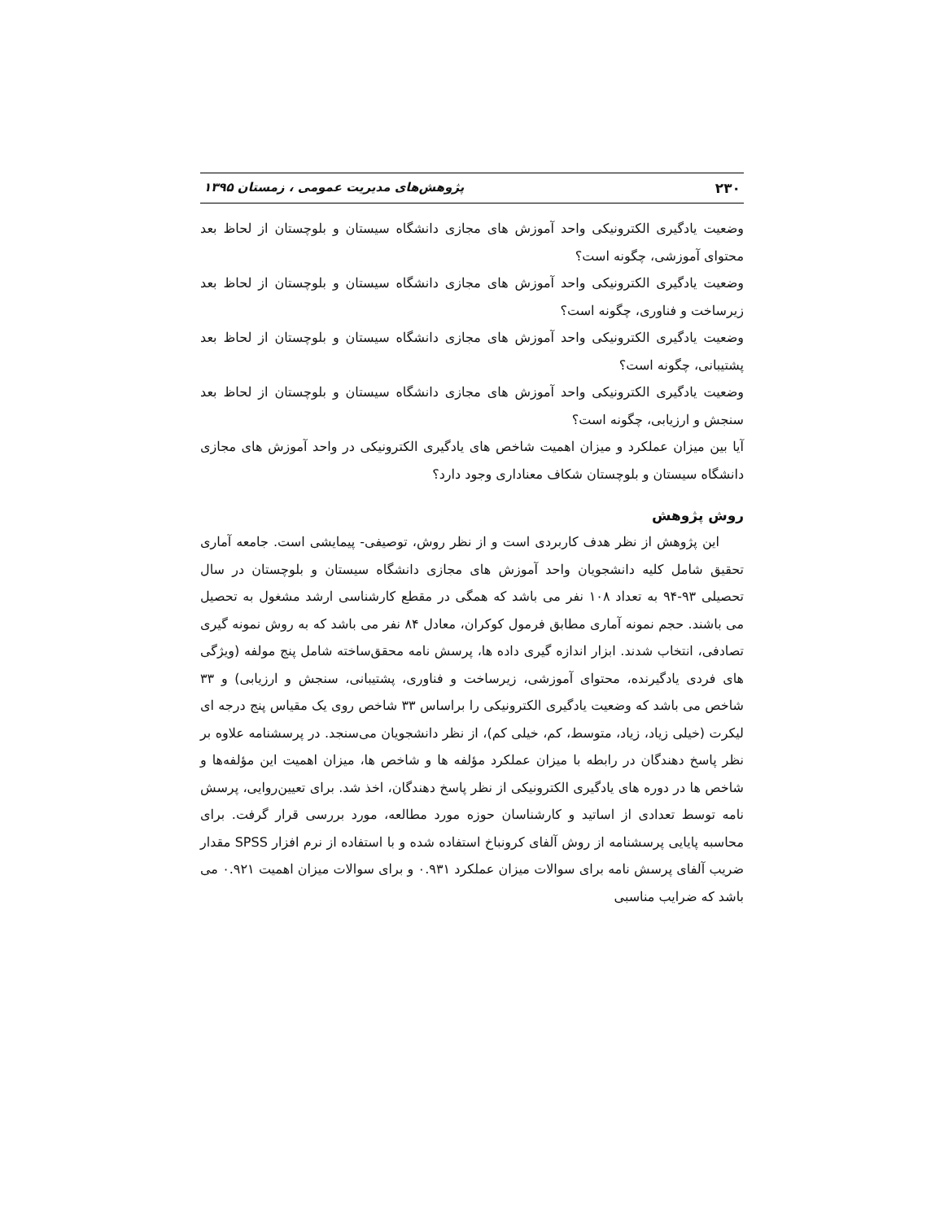۲۳۰ پژوهش‌های مدیریت عمومی ، زمستان ۱۳۹۵
وضعیت یادگیری الکترونیکی واحد آموزش های مجازی دانشگاه سیستان و بلوچستان از لحاظ بعد محتوای آموزشی، چگونه است؟
وضعیت یادگیری الکترونیکی واحد آموزش های مجازی دانشگاه سیستان و بلوچستان از لحاظ بعد زیرساخت و فناوری، چگونه است؟
وضعیت یادگیری الکترونیکی واحد آموزش های مجازی دانشگاه سیستان و بلوچستان از لحاظ بعد پشتیبانی، چگونه است؟
وضعیت یادگیری الکترونیکی واحد آموزش های مجازی دانشگاه سیستان و بلوچستان از لحاظ بعد سنجش و ارزیابی، چگونه است؟
آیا بین میزان عملکرد و میزان اهمیت شاخص های یادگیری الکترونیکی در واحد آموزش های مجازی دانشگاه سیستان و بلوچستان شکاف معناداری وجود دارد؟
روش پژوهش
این پژوهش از نظر هدف کاربردی است و از نظر روش، توصیفی- پیمایشی است. جامعه آماری تحقیق شامل کلیه دانشجویان واحد آموزش های مجازی دانشگاه سیستان و بلوچستان در سال تحصیلی ۹۳-۹۴ به تعداد ۱۰۸ نفر می باشد که همگی در مقطع کارشناسی ارشد مشغول به تحصیل می باشند. حجم نمونه آماری مطابق فرمول کوکران، معادل ۸۴ نفر می باشد که به روش نمونه گیری تصادفی، انتخاب شدند. ابزار اندازه گیری داده ها، پرسش نامه محقق‌ساخته شامل پنج مولفه (ویژگی های فردی یادگیرنده، محتوای آموزشی، زیرساخت و فناوری، پشتیبانی، سنجش و ارزیابی) و ۳۳ شاخص می باشد که وضعیت یادگیری الکترونیکی را براساس ۳۳ شاخص روی یک مقیاس پنج درجه ای لیکرت (خیلی زیاد، زیاد، متوسط، کم، خیلی کم)، از نظر دانشجویان می‌سنجد. در پرسشنامه علاوه بر نظر پاسخ دهندگان در رابطه با میزان عملکرد مؤلفه ها و شاخص ها، میزان اهمیت این مؤلفه‌ها و شاخص ها در دوره های یادگیری الکترونیکی از نظر پاسخ دهندگان، اخذ شد. برای تعیین‌روایی، پرسش نامه توسط تعدادی از اساتید و کارشناسان حوزه مورد مطالعه، مورد بررسی قرار گرفت. برای محاسبه پایایی پرسشنامه از روش آلفای کرونباخ استفاده شده و با استفاده از نرم افزار SPSS مقدار ضریب آلفای پرسش نامه برای سوالات میزان عملکرد ۰.۹۳۱ و برای سوالات میزان اهمیت ۰.۹۲۱ می باشد که ضرایب مناسبی